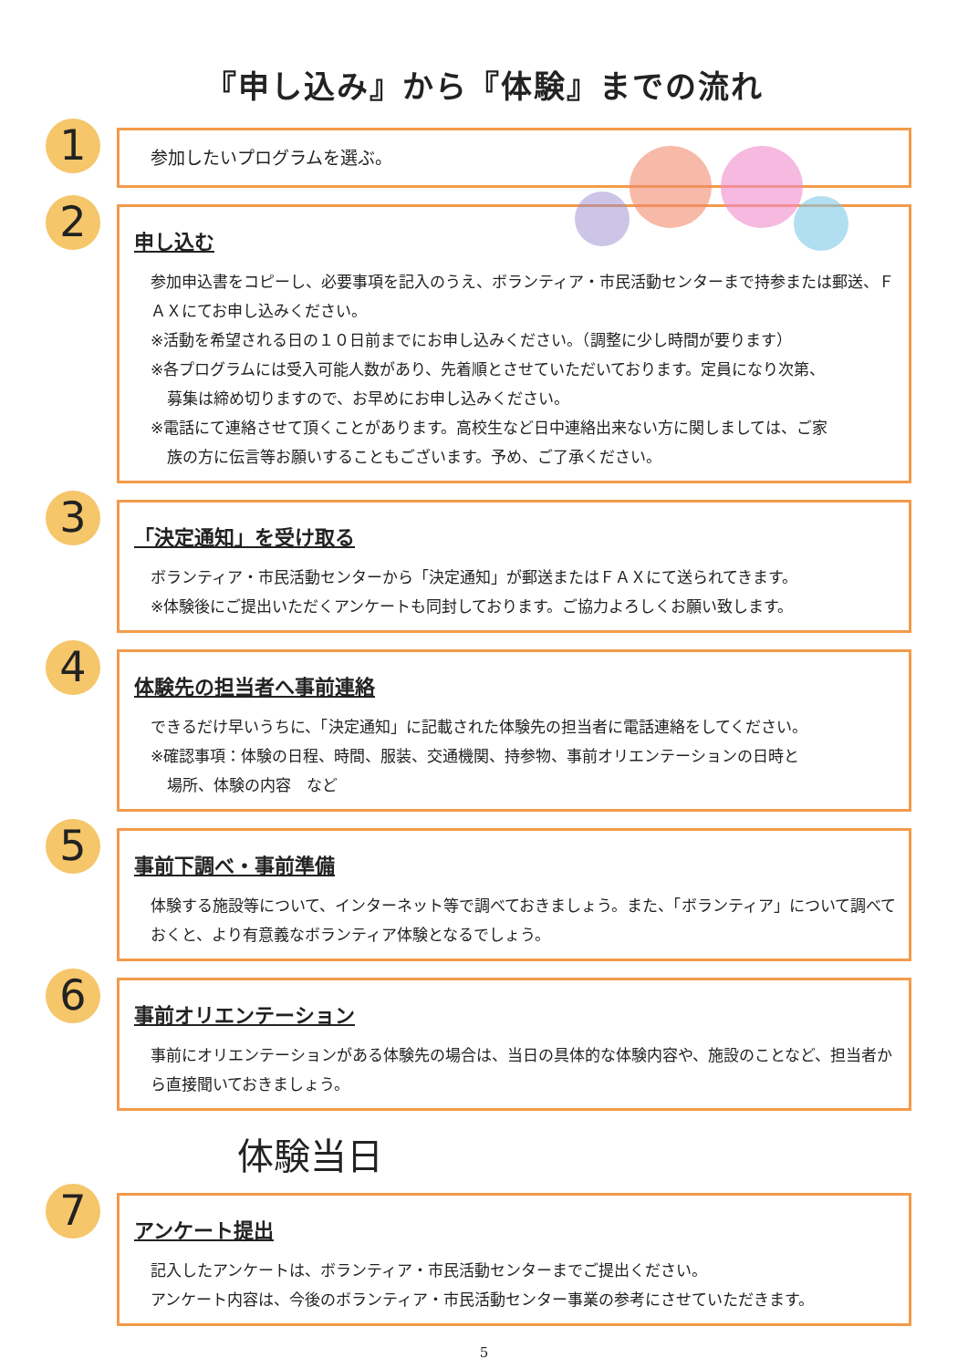『申し込み』から『体験』までの流れ
1
参加したいプログラムを選ぶ。
2
申し込む
参加申込書をコピーし、必要事項を記入のうえ、ボランティア・市民活動センターまで持参または郵送、ＦＡＸにてお申し込みください。
※活動を希望される日の１０日前までにお申し込みください。（調整に少し時間が要ります）
※各プログラムには受入可能人数があり、先着順とさせていただいております。定員になり次第、
募集は締め切りますので、お早めにお申し込みください。
※電話にて連絡させて頂くことがあります。高校生など日中連絡出来ない方に関しましては、ご家
族の方に伝言等お願いすることもございます。予め、ご了承ください。
3
「決定通知」を受け取る
ボランティア・市民活動センターから「決定通知」が郵送またはＦＡＸにて送られてきます。
※体験後にご提出いただくアンケートも同封しております。ご協力よろしくお願い致します。
4
体験先の担当者へ事前連絡
できるだけ早いうちに、「決定通知」に記載された体験先の担当者に電話連絡をしてください。
※確認事項：体験の日程、時間、服装、交通機関、持参物、事前オリエンテーションの日時と
場所、体験の内容　など
5
事前下調べ・事前準備
体験する施設等について、インターネット等で調べておきましょう。また、「ボランティア」について調べておくと、より有意義なボランティア体験となるでしょう。
6
事前オリエンテーション
事前にオリエンテーションがある体験先の場合は、当日の具体的な体験内容や、施設のことなど、担当者から直接聞いておきましょう。
体験当日
7
アンケート提出
記入したアンケートは、ボランティア・市民活動センターまでご提出ください。
アンケート内容は、今後のボランティア・市民活動センター事業の参考にさせていただきます。
5